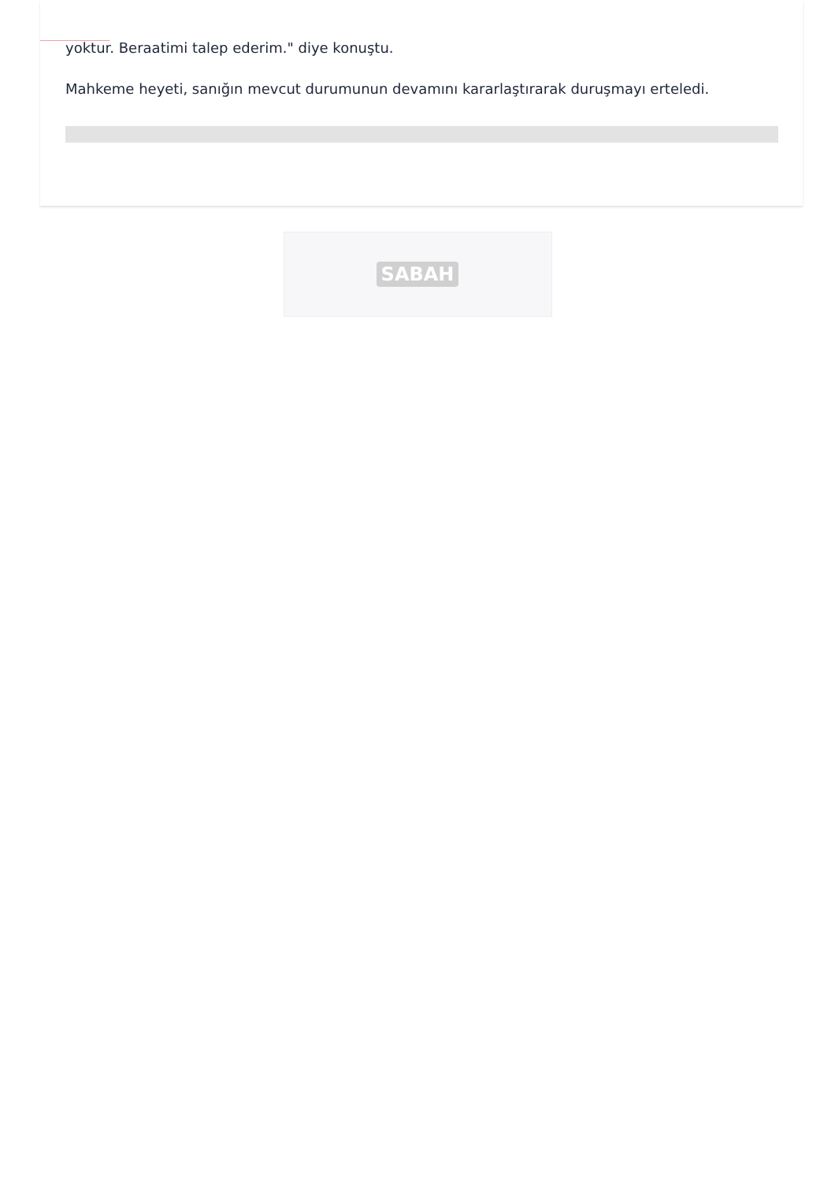yoktur. Beraatimi talep ederim." diye konuştu.
Mahkeme heyeti, sanığın mevcut durumunun devamını kararlaştırarak duruşmayı erteledi.
SABAH